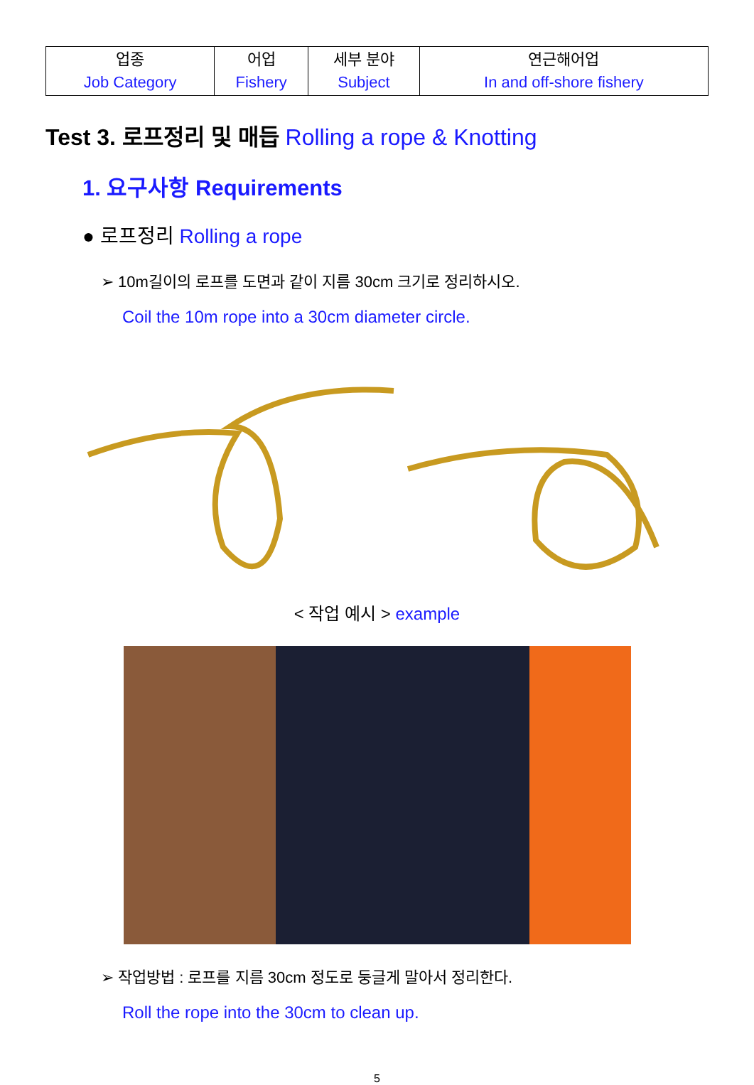| 업종 Job Category | 어업 Fishery | 세부 분야 Subject | 연근해어업 In and off-shore fishery |
Test 3. 로프정리 및 매듭 Rolling a rope & Knotting
1. 요구사항 Requirements
● 로프정리 Rolling a rope
➢ 10m길이의 로프를 도면과 같이 지름 30cm 크기로 정리하시오.
Coil the 10m rope into a 30cm diameter circle.
< 작업 예시 > example
➢ 작업방법 : 로프를 지름 30cm 정도로 둥글게 말아서 정리한다.
Roll the rope into the 30cm to clean up.
5